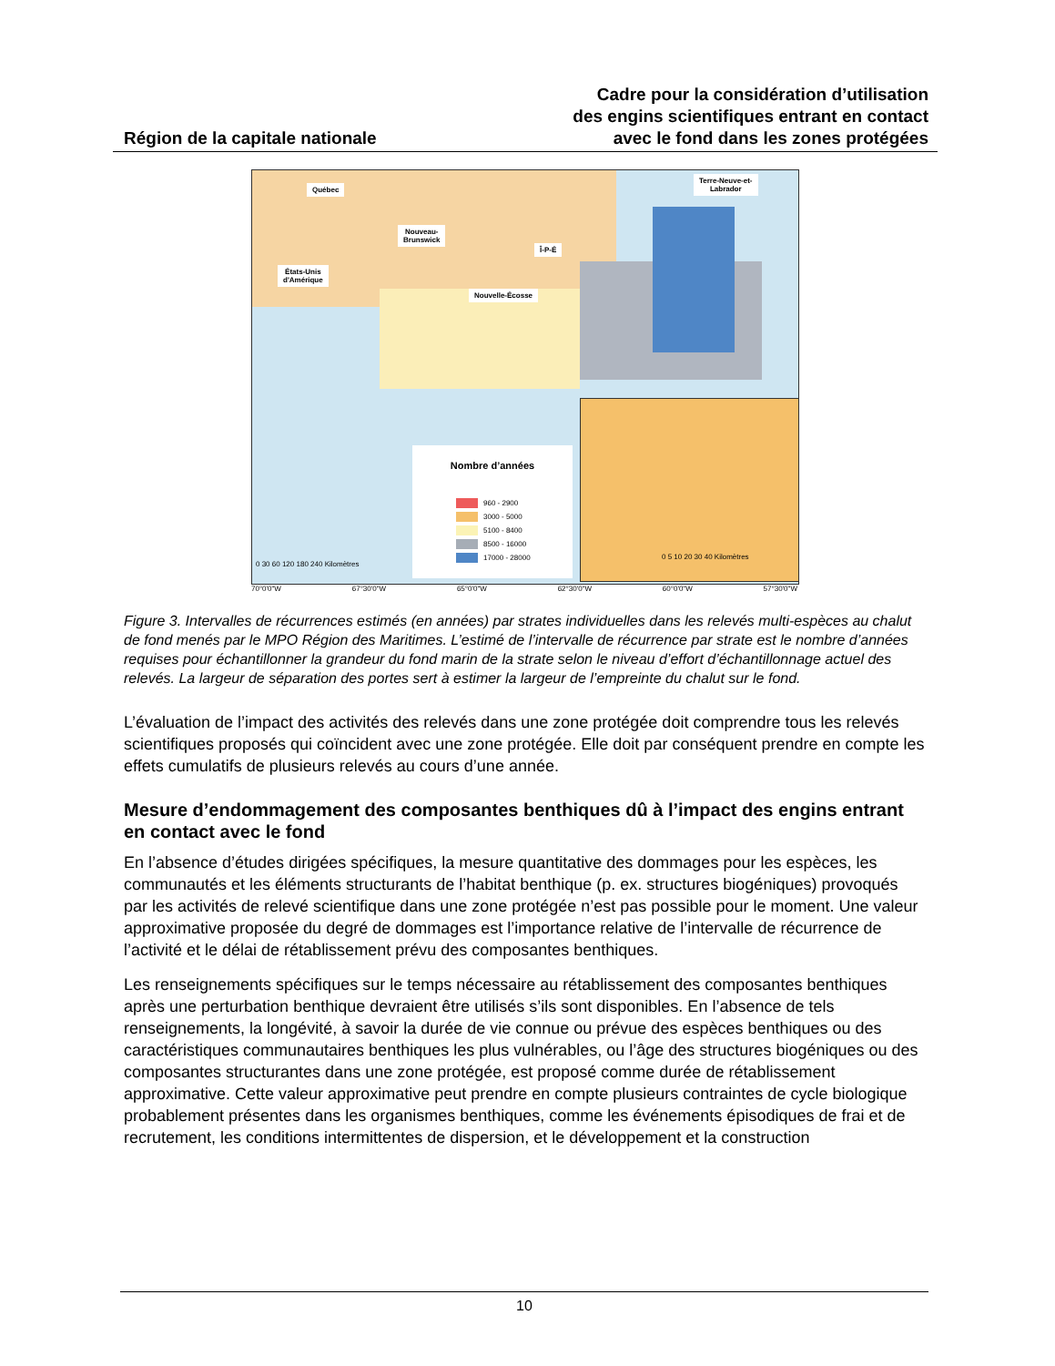Région de la capitale nationale
Cadre pour la considération d’utilisation
des engins scientifiques entrant en contact
avec le fond dans les zones protégées
Québec
Terre-Neuve-et-
Labrador
Nouveau-
Brunswick
Î-P-É
États-Unis
d'Amérique
Nouvelle-Écosse
Nombre d’années
960 - 2900
3000 - 5000
5100 - 8400
8500 - 16000
17000 - 28000
0 30 60 120 180 240 Kilomètres
0 5 10 20 30 40 Kilomètres
70°0'0"W 67°30'0"W 65°0'0"W 62°30'0"W 60°0'0"W 57°30'0"W
Figure 3. Intervalles de récurrences estimés (en années) par strates individuelles dans les relevés multi-espèces au chalut de fond menés par le MPO Région des Maritimes. L’estimé de l’intervalle de récurrence par strate est le nombre d’années requises pour échantillonner la grandeur du fond marin de la strate selon le niveau d’effort d’échantillonnage actuel des relevés. La largeur de séparation des portes sert à estimer la largeur de l’empreinte du chalut sur le fond.
L’évaluation de l’impact des activités des relevés dans une zone protégée doit comprendre tous les relevés scientifiques proposés qui coïncident avec une zone protégée. Elle doit par conséquent prendre en compte les effets cumulatifs de plusieurs relevés au cours d’une année.
Mesure d’endommagement des composantes benthiques dû à l’impact des engins entrant en contact avec le fond
En l’absence d’études dirigées spécifiques, la mesure quantitative des dommages pour les espèces, les communautés et les éléments structurants de l’habitat benthique (p. ex. structures biogéniques) provoqués par les activités de relevé scientifique dans une zone protégée n’est pas possible pour le moment. Une valeur approximative proposée du degré de dommages est l’importance relative de l’intervalle de récurrence de l’activité et le délai de rétablissement prévu des composantes benthiques.
Les renseignements spécifiques sur le temps nécessaire au rétablissement des composantes benthiques après une perturbation benthique devraient être utilisés s’ils sont disponibles. En l’absence de tels renseignements, la longévité, à savoir la durée de vie connue ou prévue des espèces benthiques ou des caractéristiques communautaires benthiques les plus vulnérables, ou l’âge des structures biogéniques ou des composantes structurantes dans une zone protégée, est proposé comme durée de rétablissement approximative. Cette valeur approximative peut prendre en compte plusieurs contraintes de cycle biologique probablement présentes dans les organismes benthiques, comme les événements épisodiques de frai et de recrutement, les conditions intermittentes de dispersion, et le développement et la construction
10